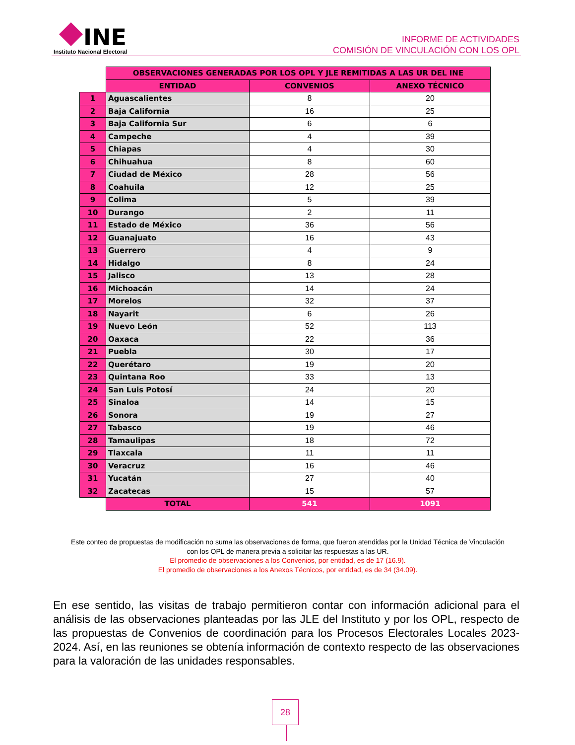INE
Instituto Nacional Electoral
INFORME DE ACTIVIDADES
COMISIÓN DE VINCULACIÓN CON LOS OPL
| | OBSERVACIONES GENERADAS POR LOS OPL Y JLE REMITIDAS A LAS UR DEL INE | | |
| | ENTIDAD | CONVENIOS | ANEXO TÉCNICO |
| 1 | Aguascalientes | 8 | 20 |
| 2 | Baja California | 16 | 25 |
| 3 | Baja California Sur | 6 | 6 |
| 4 | Campeche | 4 | 39 |
| 5 | Chiapas | 4 | 30 |
| 6 | Chihuahua | 8 | 60 |
| 7 | Ciudad de México | 28 | 56 |
| 8 | Coahuila | 12 | 25 |
| 9 | Colima | 5 | 39 |
| 10 | Durango | 2 | 11 |
| 11 | Estado de México | 36 | 56 |
| 12 | Guanajuato | 16 | 43 |
| 13 | Guerrero | 4 | 9 |
| 14 | Hidalgo | 8 | 24 |
| 15 | Jalisco | 13 | 28 |
| 16 | Michoacán | 14 | 24 |
| 17 | Morelos | 32 | 37 |
| 18 | Nayarit | 6 | 26 |
| 19 | Nuevo León | 52 | 113 |
| 20 | Oaxaca | 22 | 36 |
| 21 | Puebla | 30 | 17 |
| 22 | Querétaro | 19 | 20 |
| 23 | Quintana Roo | 33 | 13 |
| 24 | San Luis Potosí | 24 | 20 |
| 25 | Sinaloa | 14 | 15 |
| 26 | Sonora | 19 | 27 |
| 27 | Tabasco | 19 | 46 |
| 28 | Tamaulipas | 18 | 72 |
| 29 | Tlaxcala | 11 | 11 |
| 30 | Veracruz | 16 | 46 |
| 31 | Yucatán | 27 | 40 |
| 32 | Zacatecas | 15 | 57 |
| | TOTAL | 541 | 1091 |
Este conteo de propuestas de modificación no suma las observaciones de forma, que fueron atendidas por la Unidad Técnica de Vinculación con los OPL de manera previa a solicitar las respuestas a las UR.
El promedio de observaciones a los Convenios, por entidad, es de 17 (16.9).
El promedio de observaciones a los Anexos Técnicos, por entidad, es de 34 (34.09).
En ese sentido, las visitas de trabajo permitieron contar con información adicional para el análisis de las observaciones planteadas por las JLE del Instituto y por los OPL, respecto de las propuestas de Convenios de coordinación para los Procesos Electorales Locales 2023-2024. Así, en las reuniones se obtenía información de contexto respecto de las observaciones para la valoración de las unidades responsables.
28